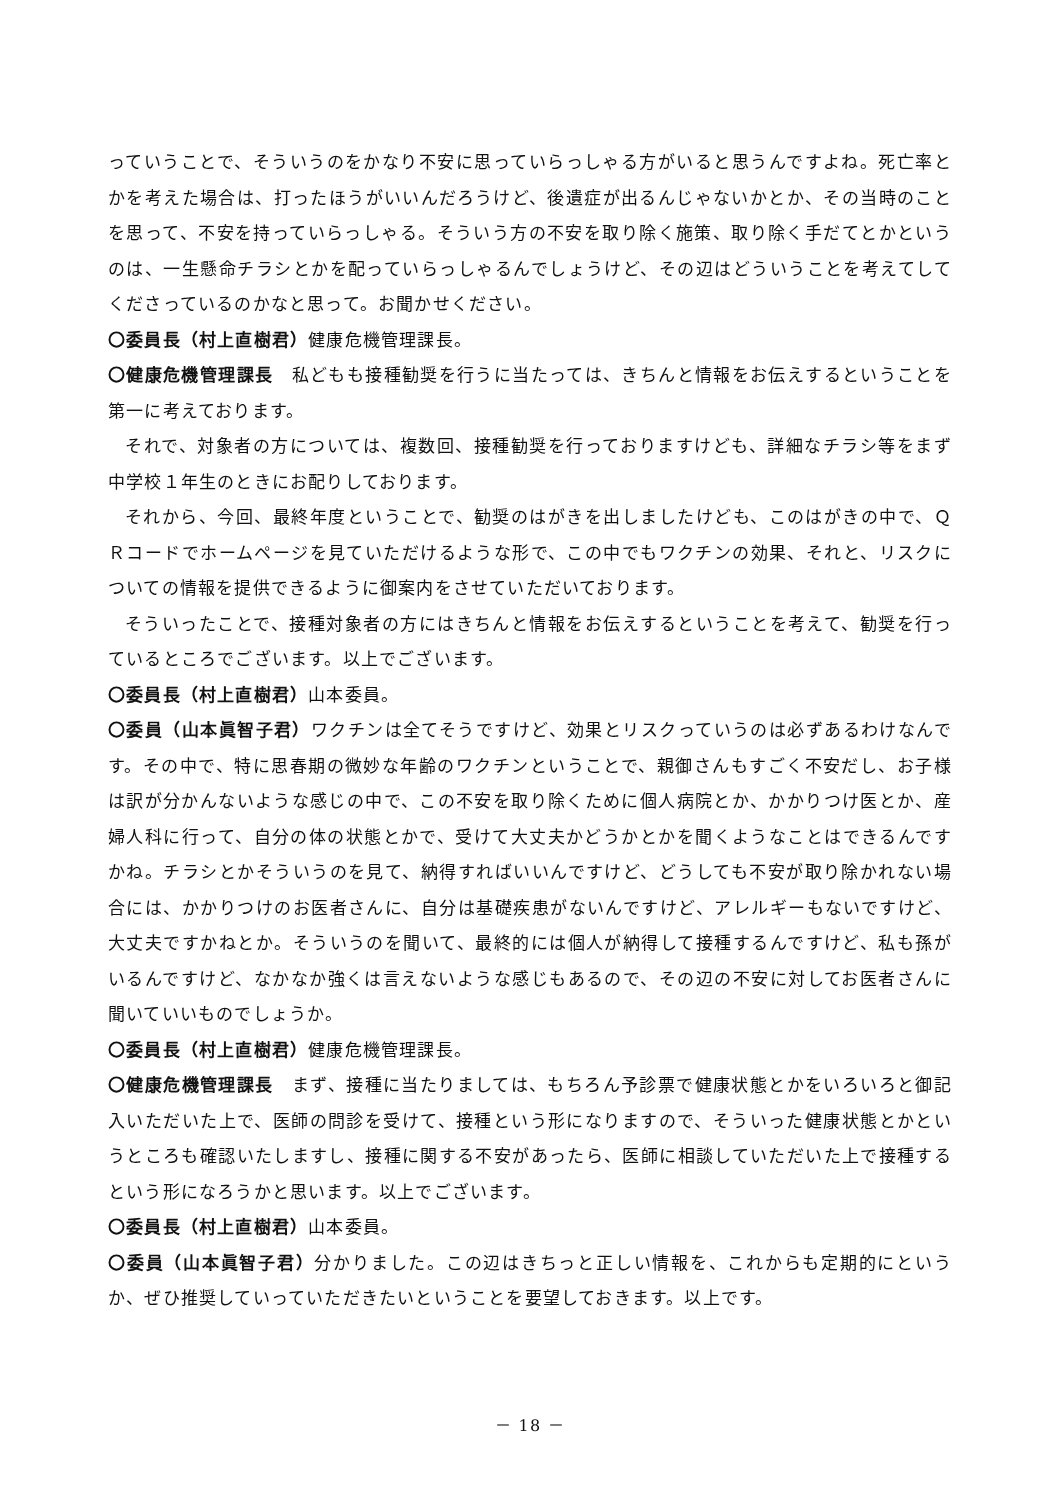っていうことで、そういうのをかなり不安に思っていらっしゃる方がいると思うんですよね。死亡率とかを考えた場合は、打ったほうがいいんだろうけど、後遺症が出るんじゃないかとか、その当時のことを思って、不安を持っていらっしゃる。そういう方の不安を取り除く施策、取り除く手だてとかというのは、一生懸命チラシとかを配っていらっしゃるんでしょうけど、その辺はどういうことを考えてしてくださっているのかなと思って。お聞かせください。
〇委員長（村上直樹君）健康危機管理課長。
〇健康危機管理課長　私どもも接種勧奨を行うに当たっては、きちんと情報をお伝えするということを第一に考えております。
それで、対象者の方については、複数回、接種勧奨を行っておりますけども、詳細なチラシ等をまず中学校１年生のときにお配りしております。
それから、今回、最終年度ということで、勧奨のはがきを出しましたけども、このはがきの中で、ＱＲコードでホームページを見ていただけるような形で、この中でもワクチンの効果、それと、リスクについての情報を提供できるように御案内をさせていただいております。
そういったことで、接種対象者の方にはきちんと情報をお伝えするということを考えて、勧奨を行っているところでございます。以上でございます。
〇委員長（村上直樹君）山本委員。
〇委員（山本眞智子君）ワクチンは全てそうですけど、効果とリスクっていうのは必ずあるわけなんです。その中で、特に思春期の微妙な年齢のワクチンということで、親御さんもすごく不安だし、お子様は訳が分かんないような感じの中で、この不安を取り除くために個人病院とか、かかりつけ医とか、産婦人科に行って、自分の体の状態とかで、受けて大丈夫かどうかとかを聞くようなことはできるんですかね。チラシとかそういうのを見て、納得すればいいんですけど、どうしても不安が取り除かれない場合には、かかりつけのお医者さんに、自分は基礎疾患がないんですけど、アレルギーもないですけど、大丈夫ですかねとか。そういうのを聞いて、最終的には個人が納得して接種するんですけど、私も孫がいるんですけど、なかなか強くは言えないような感じもあるので、その辺の不安に対してお医者さんに聞いていいものでしょうか。
〇委員長（村上直樹君）健康危機管理課長。
〇健康危機管理課長　まず、接種に当たりましては、もちろん予診票で健康状態とかをいろいろと御記入いただいた上で、医師の問診を受けて、接種という形になりますので、そういった健康状態とかというところも確認いたしますし、接種に関する不安があったら、医師に相談していただいた上で接種するという形になろうかと思います。以上でございます。
〇委員長（村上直樹君）山本委員。
〇委員（山本眞智子君）分かりました。この辺はきちっと正しい情報を、これからも定期的にというか、ぜひ推奨していっていただきたいということを要望しておきます。以上です。
－ 18 －